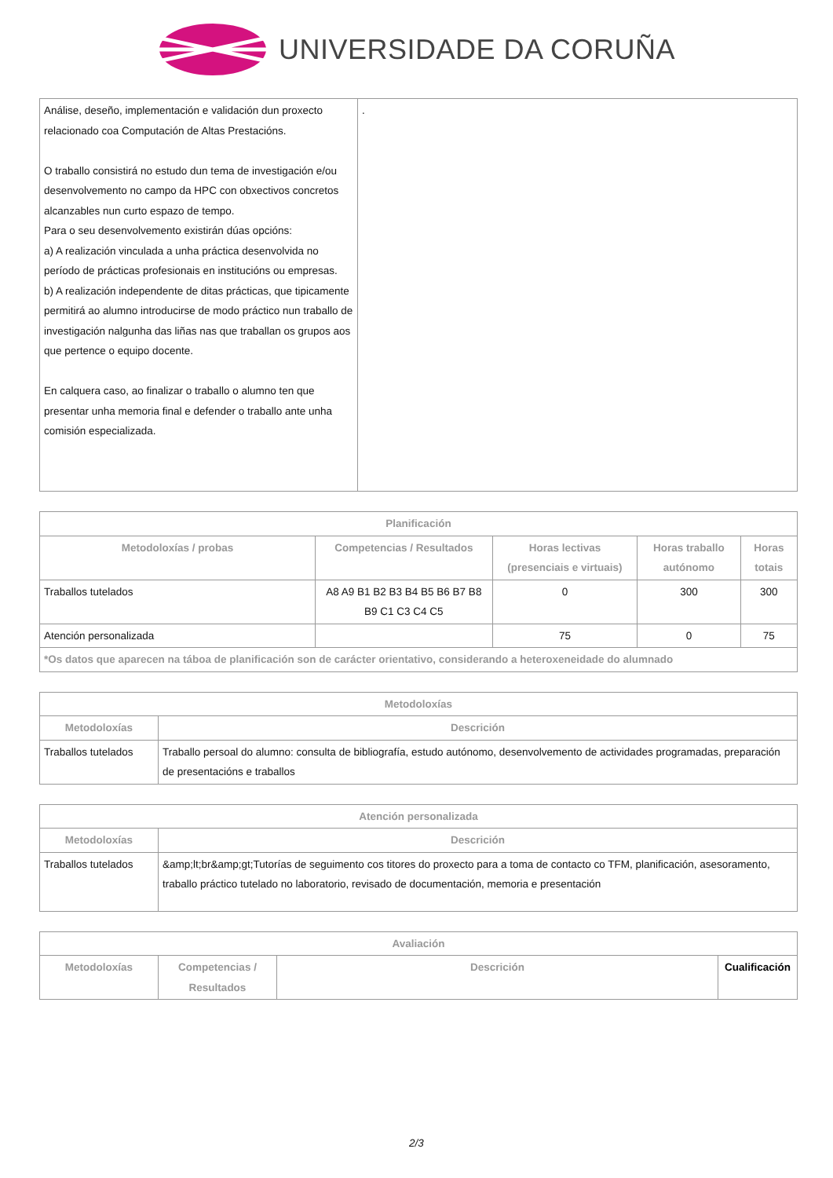UNIVERSIDADE DA CORUÑA
| Análise, deseño, implementación e validación dun proxecto relacionado coa Computación de Altas Prestacións. O traballo consistirá no estudo dun tema de investigación e/ou desenvolvemento no campo da HPC con obxectivos concretos alcanzables nun curto espazo de tempo. Para o seu desenvolvemento existirán dúas opcións: a) A realización vinculada a unha práctica desenvolvida no período de prácticas profesionais en institucións ou empresas. b) A realización independente de ditas prácticas, que tipicamente permitirá ao alumno introducirse de modo práctico nun traballo de investigación nalgunha das liñas nas que traballan os grupos aos que pertence o equipo docente. En calquera caso, ao finalizar o traballo o alumno ten que presentar unha memoria final e defender o traballo ante unha comisión especializada. | . |
| Planificación | | | | |
| --- | --- | --- | --- | --- |
| Metodoloxías / probas | Competencias / Resultados | Horas lectivas (presenciais e virtuais) | Horas traballo autónomo | Horas totais |
| Traballos tutelados | A8 A9 B1 B2 B3 B4 B5 B6 B7 B8 B9 C1 C3 C4 C5 | 0 | 300 | 300 |
| Atención personalizada | | 75 | 0 | 75 |
| *Os datos que aparecen na táboa de planificación son de carácter orientativo, considerando a heteroxeneidade do alumnado | | | | |
| Metodoloxías | |
| --- | --- |
| Metodoloxías | Descrición |
| Traballos tutelados | Traballo persoal do alumno: consulta de bibliografía, estudo autónomo, desenvolvemento de actividades programadas, preparación de presentacións e traballos |
| Atención personalizada | |
| --- | --- |
| Metodoloxías | Descrición |
| Traballos tutelados | &amp;lt;br&amp;gt;Tutorías de seguimento cos titores do proxecto para a toma de contacto co TFM, planificación, asesoramento, traballo práctico tutelado no laboratorio, revisado de documentación, memoria e presentación |
| Avaliación | | | |
| --- | --- | --- | --- |
| Metodoloxías | Competencias / Resultados | Descrición | Cualificación |
2/3